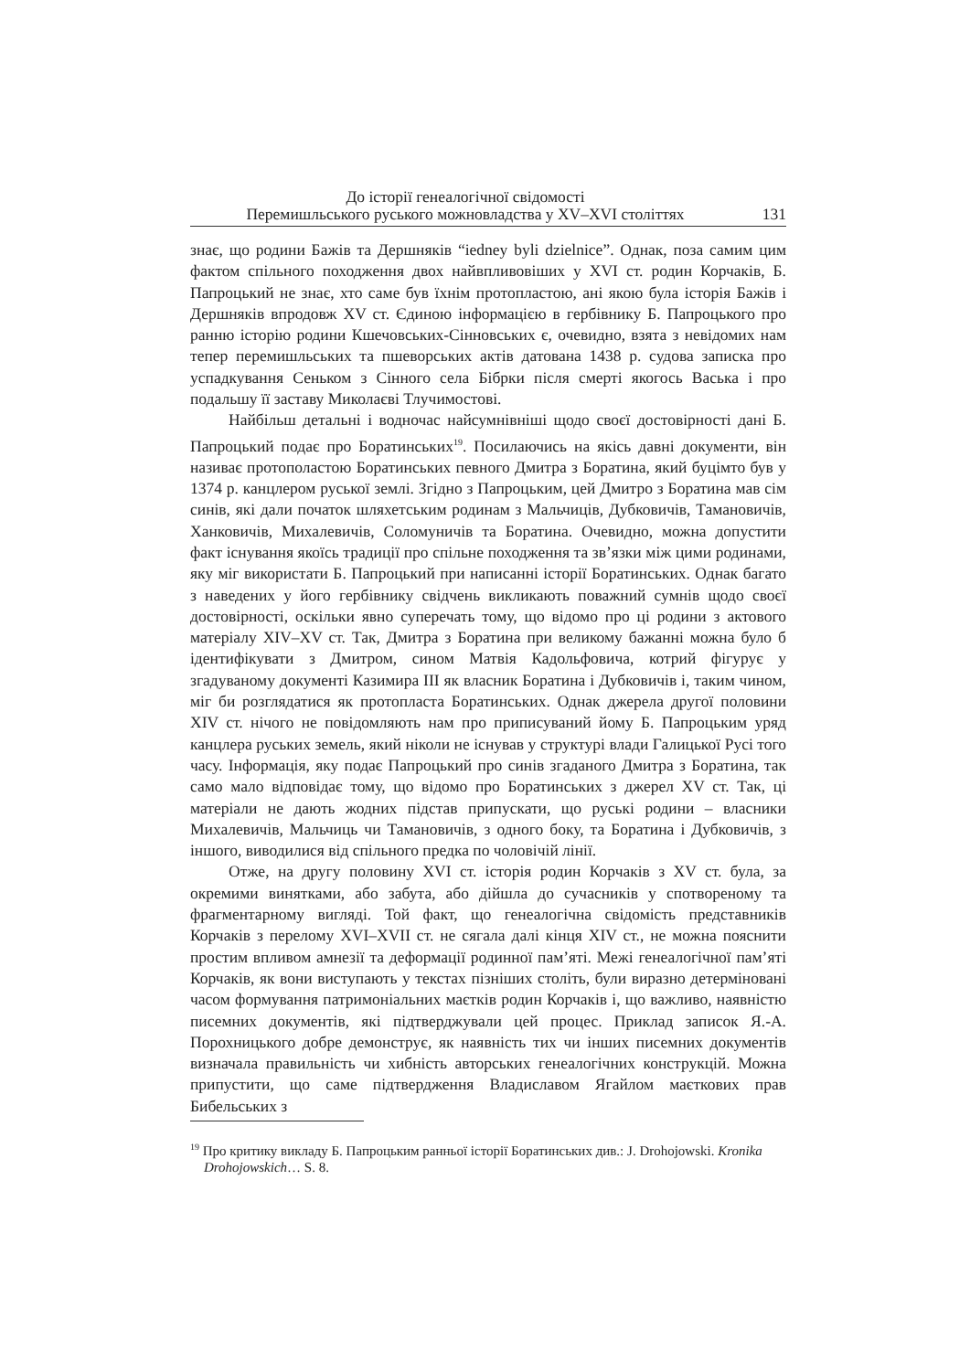До історії генеалогічної свідомості
Перемишльського руського можновладства у XV–XVI століттях
131
знає, що родини Бажів та Дершняків “iedney byli dzielnice”. Однак, поза самим цим фактом спільного походження двох найвпливовіших у XVI ст. родин Корчаків, Б. Папроцький не знає, хто саме був їхнім протопластою, ані якою була історія Бажів і Дершняків впродовж XV ст. Єдиною інформацією в гербівнику Б. Папроцького про ранню історію родини Кшечовських-Сінновських є, очевидно, взята з невідомих нам тепер перемишльських та пшеворських актів датована 1438 р. судова записка про успадкування Сеньком з Сінного села Бібрки після смерті якогось Васька і про подальшу її заставу Миколаєві Тлучимостові.
Найбільш детальні і водночас найсумнівніші щодо своєї достовірності дані Б. Папроцький подає про Боратинських<sup>19</sup>. Посилаючись на якісь давні документи, він називає протополастою Боратинських певного Дмитра з Боратина, який буцімто був у 1374 р. канцлером руської землі. Згідно з Папроцьким, цей Дмитро з Боратина мав сім синів, які дали початок шляхетським родинам з Мальчиців, Дубковичів, Тамановичів, Ханковичів, Михалевичів, Соломуничів та Боратина. Очевидно, можна допустити факт існування якоїсь традиції про спільне походження та зв’язки між цими родинами, яку міг використати Б. Папроцький при написанні історії Боратинських. Однак багато з наведених у його гербівнику свідчень викликають поважний сумнів щодо своєї достовірності, оскільки явно суперечать тому, що відомо про ці родини з актового матеріалу XIV–XV ст. Так, Дмитра з Боратина при великому бажанні можна було б ідентифікувати з Дмитром, сином Матвія Кадольфовича, котрий фігурує у згадуваному документі Казимира III як власник Боратина і Дубковичів і, таким чином, міг би розглядатися як протопласта Боратинських. Однак джерела другої половини XIV ст. нічого не повідомляють нам про приписуваний йому Б. Папроцьким уряд канцлера руських земель, який ніколи не існував у структурі влади Галицької Русі того часу. Інформація, яку подає Папроцький про синів згаданого Дмитра з Боратина, так само мало відповідає тому, що відомо про Боратинських з джерел XV ст. Так, ці матеріали не дають жодних підстав припускати, що руські родини – власники Михалевичів, Мальчиць чи Тамановичів, з одного боку, та Боратина і Дубковичів, з іншого, виводилися від спільного предка по чоловічій лінії.
Отже, на другу половину XVI ст. історія родин Корчаків з XV ст. була, за окремими винятками, або забута, або дійшла до сучасників у спотвореному та фрагментарному вигляді. Той факт, що генеалогічна свідомість представників Корчаків з перелому XVI–XVII ст. не сягала далі кінця XIV ст., не можна пояснити простим впливом амнезії та деформації родинної пам’яті. Межі генеалогічної пам’яті Корчаків, як вони виступають у текстах пізніших століть, були виразно детерміновані часом формування патримоніальних маєтків родин Корчаків і, що важливо, наявністю писемних документів, які підтверджували цей процес. Приклад записок Я.-А. Порохницького добре демонструє, як наявність тих чи інших писемних документів визначала правильність чи хибність авторських генеалогічних конструкцій. Можна припустити, що саме підтвердження Владиславом Ягайлом маєткових прав Бибельських з
<sup>19</sup> Про критику викладу Б. Папроцьким ранньої історії Боратинських див.: J. Drohojowski. Kronika
Drohojowskich… S. 8.